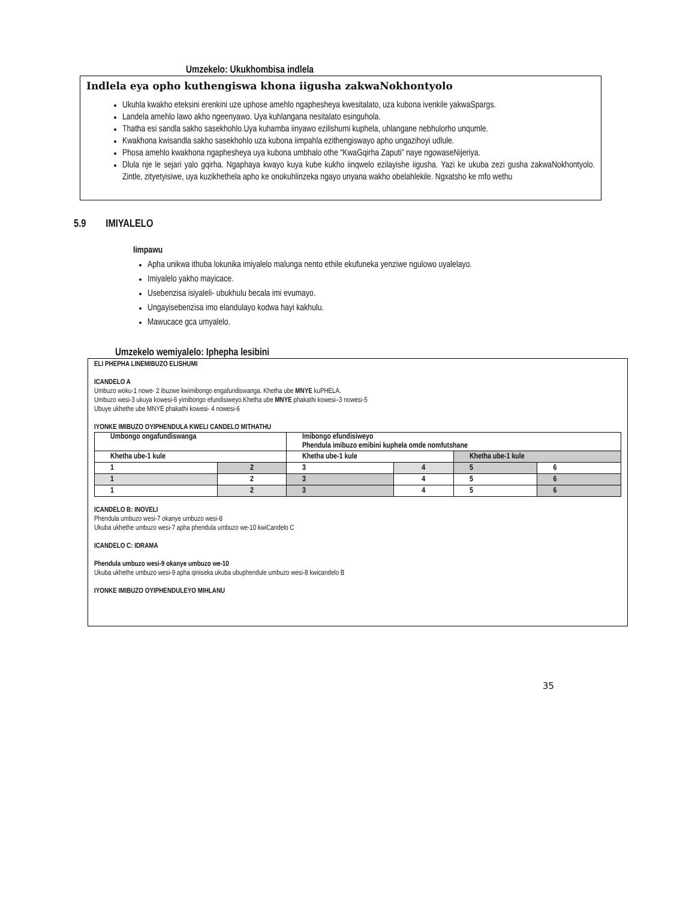Umzekelo: Ukukhombisa indlela
Indlela eya opho kuthengiswa khona iigusha zakwaNokhontyolo
Ukuhla kwakho eteksini erenkini uze uphose amehlo ngapheshеya kwesitalato, uza kubona ivenkile yakwaSpargs.
Landela amehlo lawo akho ngeenyawo. Uya kuhlangana nesitalato esinguhola.
Thatha esi sandla sakho sasekhohlo.Uya kuhamba iinyawo ezilishumi kuphela, uhlangane nebhulorho unqumle.
Kwakhona kwisandla sakho sasekhohlo uza kubona iimpahla ezithengiswayo apho ungazihoyi udlule.
Phosa amehlo kwakhona ngapheshеya uya kubona umbhalo othe “KwaGqirha Zaputi” naye ngowaseNijeriya.
Dlula nje le sejari yalo gqirha. Ngaphaya kwayo kuya kube kukho iinqwelo ezilayishe iigusha. Yazi ke ukuba zezi gusha zakwaNokhontyolo. Zintle, zityetyisiwe, uya kuzikhethela apho ke onokuhlinzeka ngayo unyana wakho obelahlekile. Ngxatsho ke mfo wethu
5.9 IMIYALELO
Iimpawu
Apha unikwa ithuba lokunika imiyalelo malunga nento ethile ekufuneka yenziwe ngulowo uyalelayo.
Imiyalelo yakho mayicace.
Usebenzisa isiyalеli- ubukhulu becala imi evumayo.
Ungayisebenzisa imo elandulayo kodwa hayi kakhulu.
Mawucace gca umyalelo.
Umzekelo wemiyalelo: Iphepha lesibini
ELI PHEPHA LINEMIBUZO ELISHUMI
ICANDELO A
Umbuzo woku-1 nowe- 2 ibuzwe kwimibongo engafundiswanga. Khetha ube MNYE kuPHELA.
Umbuzo wesi-3 ukuya kowesi-6 yimibongo efundisiweyo.Khetha ube MNYE phakathi kowesi–3 nowesi-5
Ubuye ukhethe ube MNYE phakathi kowesi- 4 nowesi-6
IYONKE IMIBUZO OYIPHENDULA KWELI CANDELO MITHATHU
| Umbongo ongafundiswanga | | Imibongo efundisiweyo Phendula imibuzo emibini kuphela omde nomfutshane | | | |
| Khetha ube-1 kule | | Khetha ube-1 kule | | Khetha ube-1 kule | |
| 1 | 2 | 3 | 4 | 5 | 6 |
| 1 | 2 | 3 | 4 | 5 | 6 |
| 1 | 2 | 3 | 4 | 5 | 6 |
ICANDELO B: INOVELI
Phendula umbuzo wesi-7 okanye umbuzo wesi-8
Ukuba ukhethe umbuzo wesi-7 apha phendula umbuzo we-10 kwiCandelo C
ICANDELO C: IDRAMA
Phendula umbuzo wesi-9 okanye umbuzo we-10
Ukuba ukhethe umbuzo wesi-9 apha qiniseka ukuba ubuphendule umbuzo wesi-8 kwicandelo B
IYONKE IMIBUZO OYIPHENDULEYO MIHLANU
35